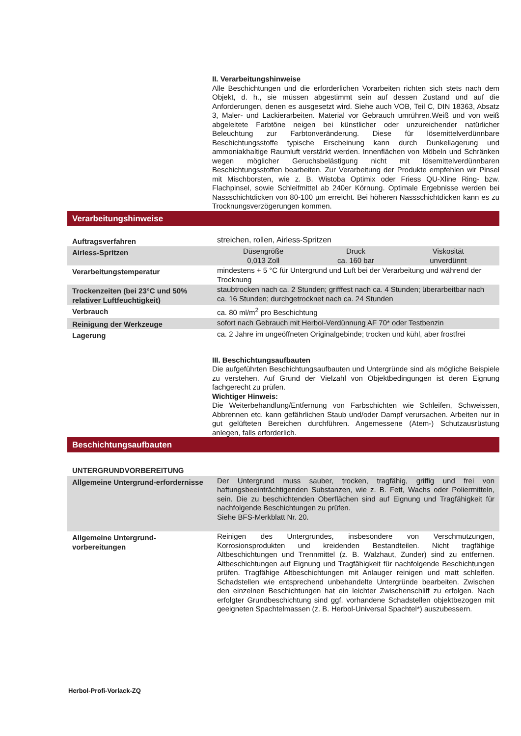II. Verarbeitungshinweise
Alle Beschichtungen und die erforderlichen Vorarbeiten richten sich stets nach dem Objekt, d. h., sie müssen abgestimmt sein auf dessen Zustand und auf die Anforderungen, denen es ausgesetzt wird. Siehe auch VOB, Teil C, DIN 18363, Absatz 3, Maler- und Lackierarbeiten. Material vor Gebrauch umrühren.Weiß und von weiß abgeleitete Farbtöne neigen bei künstlicher oder unzureichender natürlicher Beleuchtung zur Farbtonveränderung. Diese für lösemittelverdünnbare Beschichtungsstoffe typische Erscheinung kann durch Dunkellagerung und ammoniakhaltige Raumluft verstärkt werden. Innenflächen von Möbeln und Schränken wegen möglicher Geruchsbelästigung nicht mit lösemittelverdünnbaren Beschichtungsstoffen bearbeiten. Zur Verarbeitung der Produkte empfehlen wir Pinsel mit Mischborsten, wie z. B. Wistoba Optimix oder Friess QU-Xline Ring- bzw. Flachpinsel, sowie Schleifmittel ab 240er Körnung. Optimale Ergebnisse werden bei Nassschichtdicken von 80-100 µm erreicht. Bei höheren Nassschichtdicken kann es zu Trocknungsverzögerungen kommen.
Verarbeitungshinweise
| Auftragsverfahren | streichen, rollen, Airless-Spritzen |
| Airless-Spritzen | Düsengröße 0,013 Zoll Druck ca. 160 bar Viskosität unverdünnt |
| Verarbeitungstemperatur | mindestens + 5 °C für Untergrund und Luft bei der Verarbeitung und während der Trocknung |
| Trockenzeiten (bei 23°C und 50% relativer Luftfeuchtigkeit) | staubtrocken nach ca. 2 Stunden; grifffest nach ca. 4 Stunden; überarbeitbar nach ca. 16 Stunden; durchgetrocknet nach ca. 24 Stunden |
| Verbrauch | ca. 80 ml/m<sup>2</sup> pro Beschichtung |
| Reinigung der Werkzeuge | sofort nach Gebrauch mit Herbol-Verdünnung AF 70* oder Testbenzin |
| Lagerung | ca. 2 Jahre im ungeöffneten Originalgebinde; trocken und kühl, aber frostfrei |
III. Beschichtungsaufbauten
Die aufgeführten Beschichtungsaufbauten und Untergründe sind als mögliche Beispiele zu verstehen. Auf Grund der Vielzahl von Objektbedingungen ist deren Eignung fachgerecht zu prüfen.
Wichtiger Hinweis:
Die Weiterbehandlung/Entfernung von Farbschichten wie Schleifen, Schweissen, Abbrennen etc. kann gefährlichen Staub und/oder Dampf verursachen. Arbeiten nur in gut gelüfteten Bereichen durchführen. Angemessene (Atem-) Schutzausrüstung anlegen, falls erforderlich.
Beschichtungsaufbauten
| UNTERGRUNDVORBEREITUNG | |
| Allgemeine Untergrund-erfordernisse | Der Untergrund muss sauber, trocken, tragfähig, griffig und frei von haftungsbeeinträchtigenden Substanzen, wie z. B. Fett, Wachs oder Poliermitteln, sein. Die zu beschichtenden Oberflächen sind auf Eignung und Tragfähigkeit für nachfolgende Beschichtungen zu prüfen. Siehe BFS-Merkblatt Nr. 20. |
| Allgemeine Untergrund-vorbereitungen | Reinigen des Untergrundes, insbesondere von Verschmutzungen, Korrosionsprodukten und kreidenden Bestandteilen. Nicht tragfähige Altbeschichtungen und Trennmittel (z. B. Walzhaut, Zunder) sind zu entfernen. Altbeschichtungen auf Eignung und Tragfähigkeit für nachfolgende Beschichtungen prüfen. Tragfähige Altbeschichtungen mit Anlauger reinigen und matt schleifen. Schadstellen wie entsprechend unbehandelte Untergründe bearbeiten. Zwischen den einzelnen Beschichtungen hat ein leichter Zwischenschliff zu erfolgen. Nach erfolgter Grundbeschichtung sind ggf. vorhandene Schadstellen objektbezogen mit geeigneten Spachtelmassen (z. B. Herbol-Universal Spachtel*) auszubessern. |
Herbol-Profi-Vorlack-ZQ